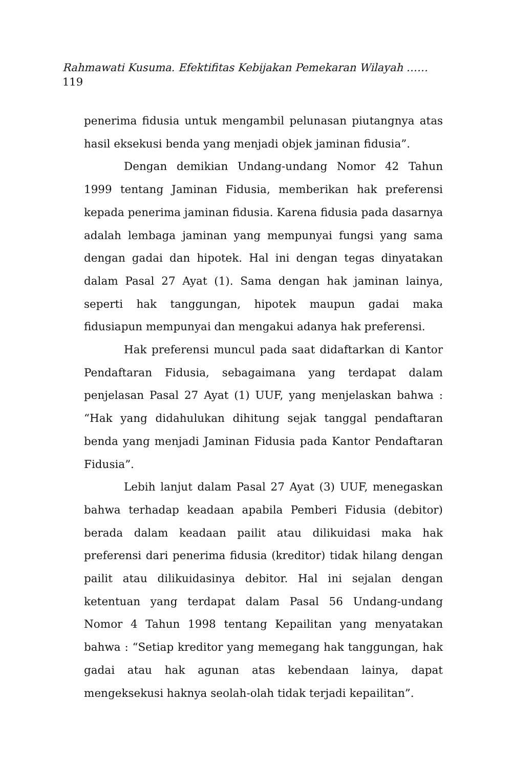Rahmawati Kusuma. Efektifitas Kebijakan Pemekaran Wilayah ……
119
penerima fidusia untuk mengambil pelunasan piutangnya atas hasil eksekusi benda yang menjadi objek jaminan fidusia”.
Dengan demikian Undang-undang Nomor 42 Tahun 1999 tentang Jaminan Fidusia, memberikan hak preferensi kepada penerima jaminan fidusia. Karena fidusia pada dasarnya adalah lembaga jaminan yang mempunyai fungsi yang sama dengan gadai dan hipotek. Hal ini dengan tegas dinyatakan dalam Pasal 27 Ayat (1). Sama dengan hak jaminan lainya, seperti hak tanggungan, hipotek maupun gadai maka fidusiapun mempunyai dan mengakui adanya hak preferensi.
Hak preferensi muncul pada saat didaftarkan di Kantor Pendaftaran Fidusia, sebagaimana yang terdapat dalam penjelasan Pasal 27 Ayat (1) UUF, yang menjelaskan bahwa : “Hak yang didahulukan dihitung sejak tanggal pendaftaran benda yang menjadi Jaminan Fidusia pada Kantor Pendaftaran Fidusia”.
Lebih lanjut dalam Pasal 27 Ayat (3) UUF, menegaskan bahwa terhadap keadaan apabila Pemberi Fidusia (debitor) berada dalam keadaan pailit atau dilikuidasi maka hak preferensi dari penerima fidusia (kreditor) tidak hilang dengan pailit atau dilikuidasinya debitor. Hal ini sejalan dengan ketentuan yang terdapat dalam Pasal 56 Undang-undang Nomor 4 Tahun 1998 tentang Kepailitan yang menyatakan bahwa : “Setiap kreditor yang memegang hak tanggungan, hak gadai atau hak agunan atas kebendaan lainya, dapat mengeksekusi haknya seolah-olah tidak terjadi kepailitan”.